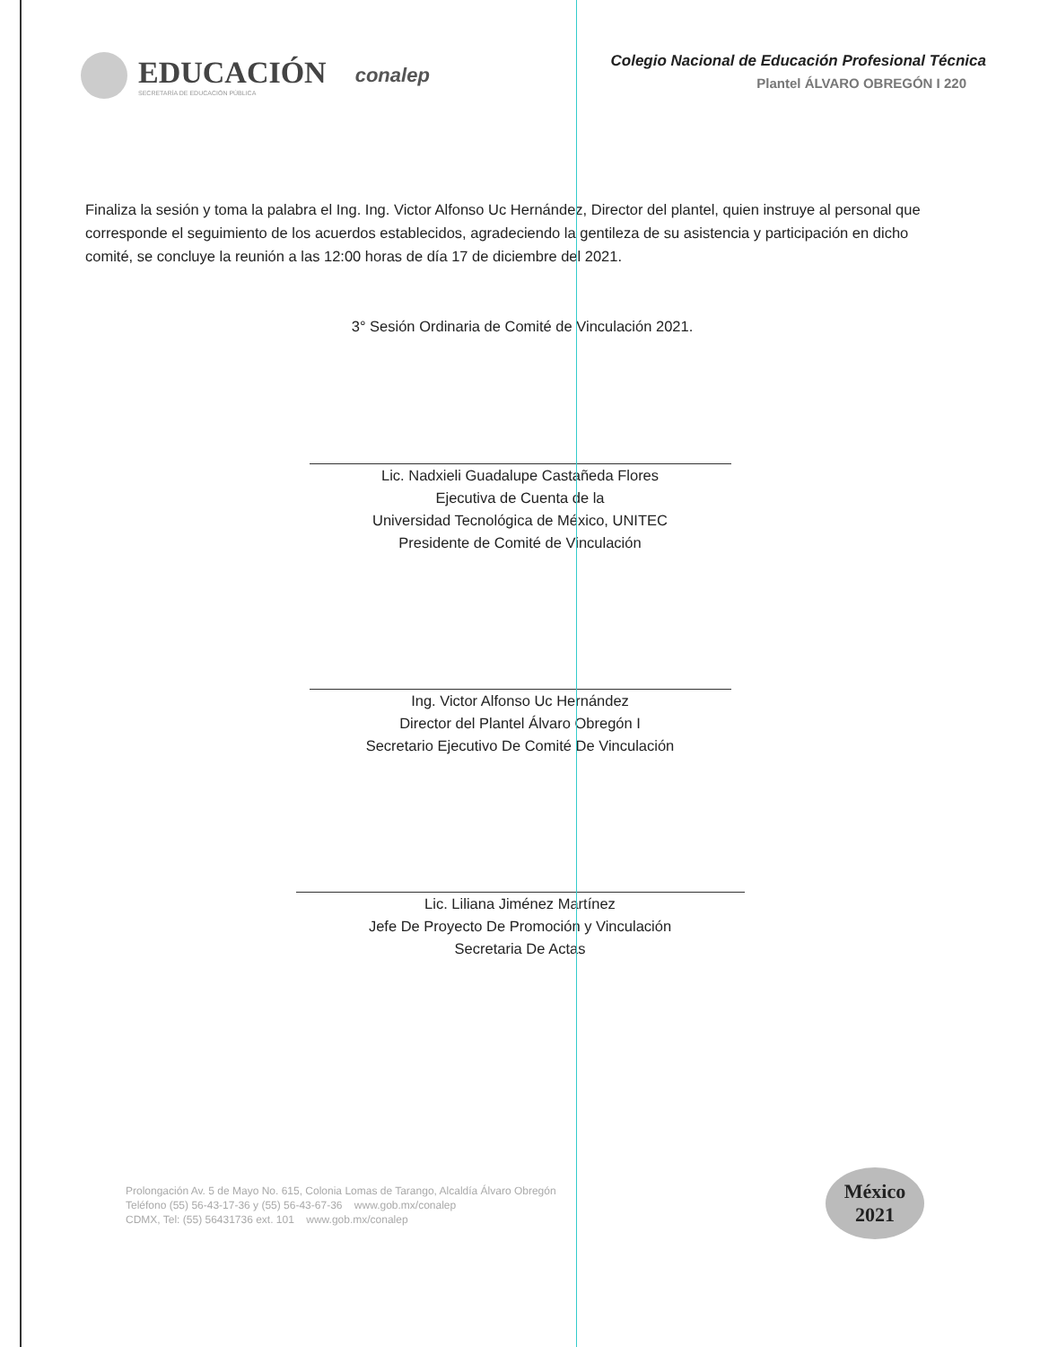EDUCACIÓN
SECRETARÍA DE EDUCACIÓN PÚBLICA
conalep
Colegio Nacional de Educación Profesional Técnica
Plantel ÁLVARO OBREGÓN I 220
Finaliza la sesión y toma la palabra el Ing. Ing. Victor Alfonso Uc Hernández, Director del plantel, quien instruye al personal que corresponde el seguimiento de los acuerdos establecidos, agradeciendo la gentileza de su asistencia y participación en dicho comité, se concluye la reunión a las 12:00 horas de día 17 de diciembre del 2021.
3° Sesión Ordinaria de Comité de Vinculación 2021.
Lic. Nadxieli Guadalupe Castañeda Flores
Ejecutiva de Cuenta de la
Universidad Tecnológica de México, UNITEC
Presidente de Comité de Vinculación
Ing. Victor Alfonso Uc Hernández
Director del Plantel Álvaro Obregón I
Secretario Ejecutivo De Comité De Vinculación
Lic. Liliana Jiménez Martínez
Jefe De Proyecto De Promoción y Vinculación
Secretaria De Actas
Prolongación Av. 5 de Mayo No. 615, Colonia Lomas de Tarango, Alcaldía Álvaro Obregón
Teléfono (55) 56-43-17-36 y (55) 56-43-67-36 www.gob.mx/conalep
CDMX, Tel: (55) 56431736 ext. 101 www.gob.mx/conalep
México
2021